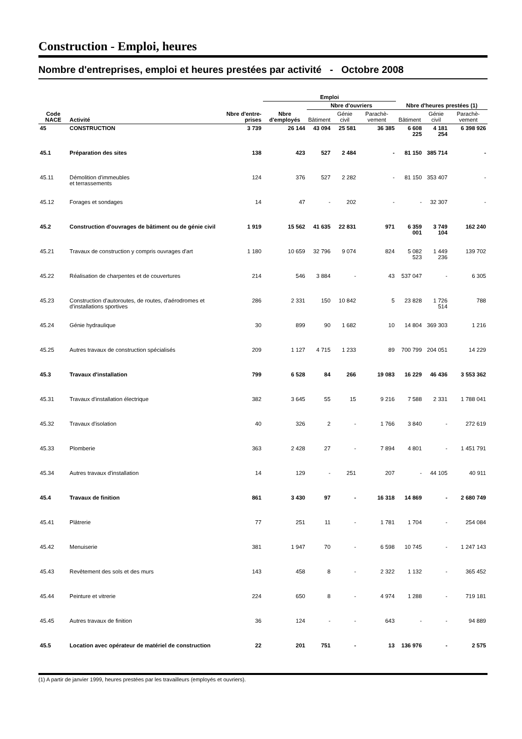Construction - Emploi, heures
Nombre d'entreprises, emploi et heures prestées par activité - Octobre 2008
| | | | Emploi | | | | | | |
| --- | --- | --- | --- | --- | --- | --- | --- | --- | --- |
| | | | | Nbre d'ouvriers | | | Nbre d'heures prestées (1) | | |
| Code NACE | Activité | Nbre d'entre-prises | Nbre d'employés | Bâtiment | Génie civil | Parachè-vement | Bâtiment | Génie civil | Parachè-vement |
| 45 | CONSTRUCTION | 3 739 | 26 144 | 43 094 | 25 581 | 36 385 | 6 608 225 | 4 181 254 | 6 398 926 |
| 45.1 | Préparation des sites | 138 | 423 | 527 | 2 484 | - | 81 150 | 385 714 | - |
| 45.11 | Démolition d'immeubles et terrassements | 124 | 376 | 527 | 2 282 | - | 81 150 | 353 407 | - |
| 45.12 | Forages et sondages | 14 | 47 | - | 202 | - | - | 32 307 | - |
| 45.2 | Construction d'ouvrages de bâtiment ou de génie civil | 1 919 | 15 562 | 41 635 | 22 831 | 971 | 6 359 001 | 3 749 104 | 162 240 |
| 45.21 | Travaux de construction y compris ouvrages d'art | 1 180 | 10 659 | 32 796 | 9 074 | 824 | 5 082 523 | 1 449 236 | 139 702 |
| 45.22 | Réalisation de charpentes et de couvertures | 214 | 546 | 3 884 | - | 43 | 537 047 | - | 6 305 |
| 45.23 | Construction d'autoroutes, de routes, d'aérodromes et d'installations sportives | 286 | 2 331 | 150 | 10 842 | 5 | 23 828 | 1 726 514 | 788 |
| 45.24 | Génie hydraulique | 30 | 899 | 90 | 1 682 | 10 | 14 804 | 369 303 | 1 216 |
| 45.25 | Autres travaux de construction spécialisés | 209 | 1 127 | 4 715 | 1 233 | 89 | 700 799 | 204 051 | 14 229 |
| 45.3 | Travaux d'installation | 799 | 6 528 | 84 | 266 | 19 083 | 16 229 | 46 436 | 3 553 362 |
| 45.31 | Travaux d'installation électrique | 382 | 3 645 | 55 | 15 | 9 216 | 7 588 | 2 331 | 1 788 041 |
| 45.32 | Travaux d'isolation | 40 | 326 | 2 | - | 1 766 | 3 840 | - | 272 619 |
| 45.33 | Plomberie | 363 | 2 428 | 27 | - | 7 894 | 4 801 | - | 1 451 791 |
| 45.34 | Autres travaux d'installation | 14 | 129 | - | 251 | 207 | - | 44 105 | 40 911 |
| 45.4 | Travaux de finition | 861 | 3 430 | 97 | - | 16 318 | 14 869 | - | 2 680 749 |
| 45.41 | Plâtrerie | 77 | 251 | 11 | - | 1 781 | 1 704 | - | 254 084 |
| 45.42 | Menuiserie | 381 | 1 947 | 70 | - | 6 598 | 10 745 | - | 1 247 143 |
| 45.43 | Revêtement des sols et des murs | 143 | 458 | 8 | - | 2 322 | 1 132 | - | 365 452 |
| 45.44 | Peinture et vitrerie | 224 | 650 | 8 | - | 4 974 | 1 288 | - | 719 181 |
| 45.45 | Autres travaux de finition | 36 | 124 | - | - | 643 | - | - | 94 889 |
| 45.5 | Location avec opérateur de matériel de construction | 22 | 201 | 751 | - | 13 | 136 976 | - | 2 575 |
(1) A partir de janvier 1999, heures prestées par les travailleurs (employés et ouvriers).